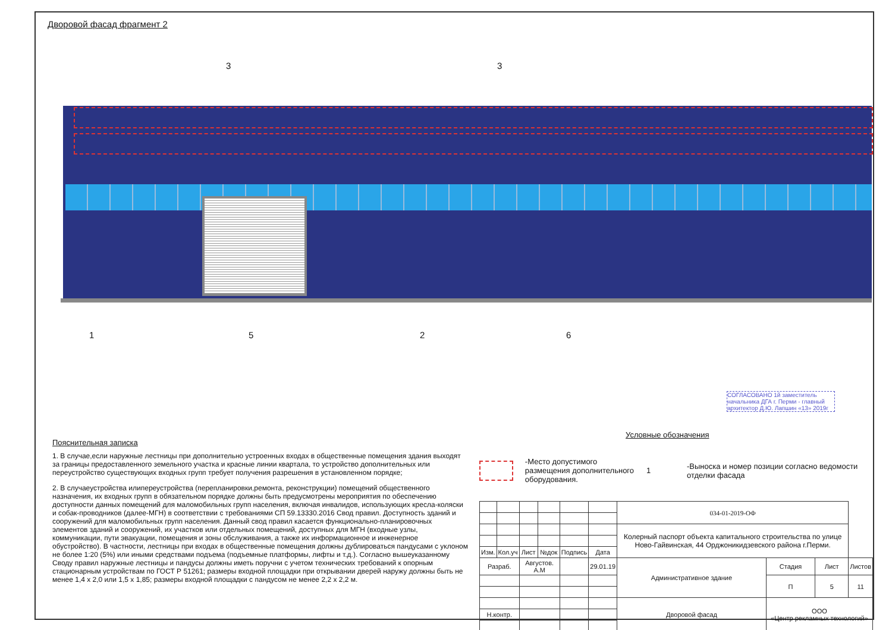Дворовой фасад фрагмент 2
3 3
1 5 2 6
Пояснительная записка
1. В случае,если наружные лестницы при дополнительно устроенных входах в общественные помещения здания выходят за границы предоставленного земельного участка и красные линии квартала, то устройство дополнительных или переустройство существующих входных групп требует получения разрешения в установленном порядке;
2. В случаеустройства илипереустройства (перепланировки,ремонта, реконструкции) помещений общественного назначения, их входных групп в обязательном порядке должны быть предусмотрены мероприятия по обеспечению доступности данных помещений для маломобильных групп населения, включая инвалидов, использующих кресла-коляски и собак-проводников (далее-МГН) в соответствии с требованиями СП 59.13330.2016 Свод правил. Доступность зданий и сооружений для маломобильных групп населения. Данный свод правил касается функционально-планировочных элементов зданий и сооружений, их участков или отдельных помещений, доступных для МГН (входные узлы, коммуникации, пути эвакуации, помещения и зоны обслуживания, а также их информационное и инженерное обустройство). В частности, лестницы при входах в общественные помещения должны дублироваться пандусами с уклоном не более 1:20 (5%) или иными средствами подъема (подъемные платформы, лифты и т.д.). Согласно вышеуказанному Своду правил наружные лестницы и пандусы должны иметь поручни с учетом технических требований к опорным стационарным устройствам по ГОСТ Р 51261; размеры входной площадки при открывании дверей наружу должны быть не менее 1,4 х 2,0 или 1,5 х 1,85; размеры входной площадки с пандусом не менее 2,2 х 2,2 м.
Условные обозначения
-Место допустимого размещения дополнительного оборудования.
1
-Выноска и номер позиции согласно ведомости отделки фасада
СОГЛАСОВАНО 1й заместитель начальника ДГА г. Перми - главный архитектор Д.Ю. Лапшин «13» 2019г
| | | | | | | 034-01-2019-ОФ | | | |
| | | | | | | Колерный паспорт объекта капитального строительства по улице Ново-Гайвинская, 44 Орджоникидзевского района г.Перми. | | | |
| Изм. | Кол.уч | Лист | №док | Подпись | Дата | | | | |
| Разраб. | | Августов. А.М | | | 29.01.19 | Административное здание | Стадия | Лист | Листов |
| | | | | | | | П | 5 | 11 |
| | | | | | | Дворовой фасад | ООО «Центр рекламных технологий» | | |
| Н.контр. | | | | | | | | | |